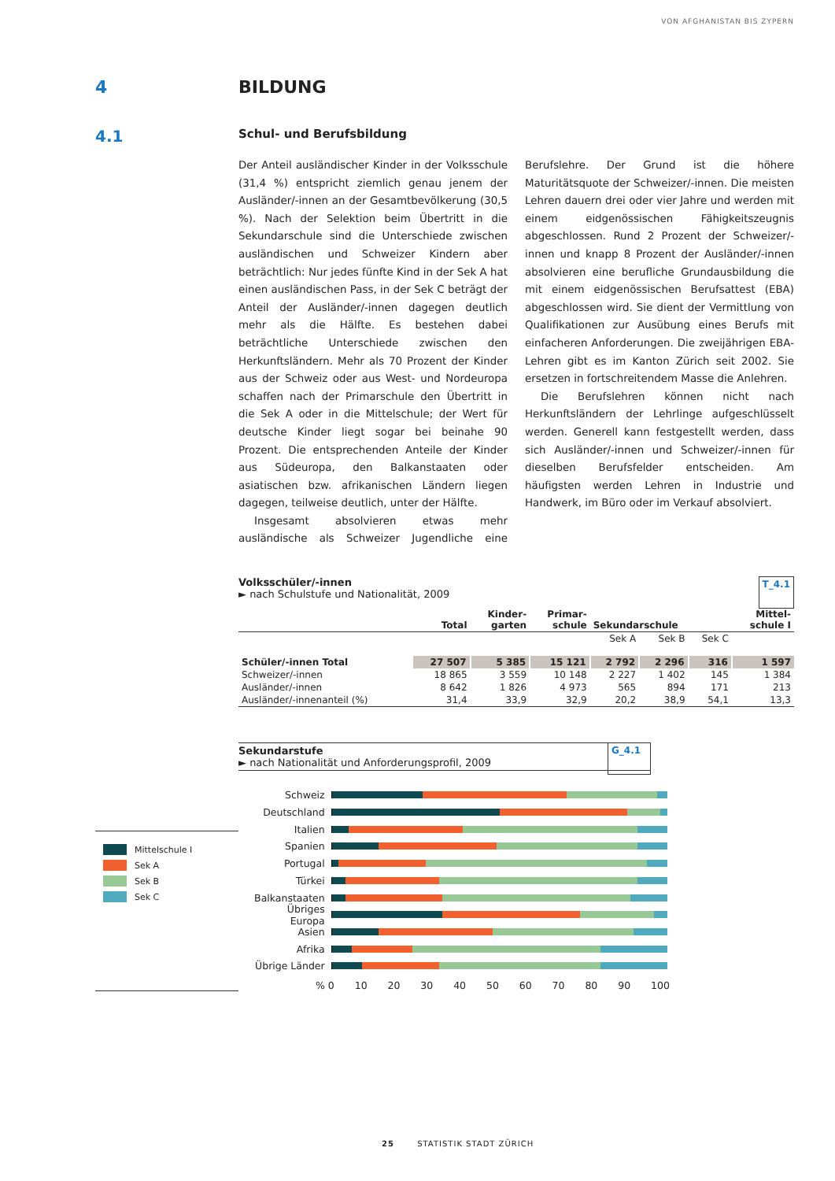VON AFGHANISTAN BIS ZYPERN
4 BILDUNG
4.1
Schul- und Berufsbildung
Der Anteil ausländischer Kinder in der Volksschule (31,4 %) entspricht ziemlich genau jenem der Ausländer/-innen an der Gesamtbevölkerung (30,5 %). Nach der Selektion beim Übertritt in die Sekundarschule sind die Unterschiede zwischen ausländischen und Schweizer Kindern aber beträchtlich: Nur jedes fünfte Kind in der Sek A hat einen ausländischen Pass, in der Sek C beträgt der Anteil der Ausländer/-innen dagegen deutlich mehr als die Hälfte. Es bestehen dabei beträchtliche Unterschiede zwischen den Herkunftsländern. Mehr als 70 Prozent der Kinder aus der Schweiz oder aus West- und Nordeuropa schaffen nach der Primarschule den Übertritt in die Sek A oder in die Mittelschule; der Wert für deutsche Kinder liegt sogar bei beinahe 90 Prozent. Die entsprechenden Anteile der Kinder aus Südeuropa, den Balkanstaaten oder asiatischen bzw. afrikanischen Ländern liegen dagegen, teilweise deutlich, unter der Hälfte.
Insgesamt absolvieren etwas mehr ausländische als Schweizer Jugendliche eine Berufslehre. Der Grund ist die höhere Maturitätsquote der Schweizer/-innen. Die meisten Lehren dauern drei oder vier Jahre und werden mit einem eidgenössischen Fähigkeitszeugnis abgeschlossen. Rund 2 Prozent der Schweizer/-innen und knapp 8 Prozent der Ausländer/-innen absolvieren eine berufliche Grundausbildung die mit einem eidgenössischen Berufsattest (EBA) abgeschlossen wird. Sie dient der Vermittlung von Qualifikationen zur Ausübung eines Berufs mit einfacheren Anforderungen. Die zweijährigen EBA-Lehren gibt es im Kanton Zürich seit 2002. Sie ersetzen in fortschreitendem Masse die Anlehren.
Die Berufslehren können nicht nach Herkunftsländern der Lehrlinge aufgeschlüsselt werden. Generell kann festgestellt werden, dass sich Ausländer/-innen und Schweizer/-innen für dieselben Berufsfelder entscheiden. Am häufigsten werden Lehren in Industrie und Handwerk, im Büro oder im Verkauf absolviert.
Volksschüler/-innen
► nach Schulstufe und Nationalität, 2009
T_4.1
| | Total | Kinder- garten | Primar- schule | Sekundarschule | | | Mittel- schule I |
| --- | --- | --- | --- | --- | --- | --- | --- |
| | | | | Sek A | Sek B | Sek C | |
| Schüler/-innen Total | 27 507 | 5 385 | 15 121 | 2 792 | 2 296 | 316 | 1 597 |
| Schweizer/-innen | 18 865 | 3 559 | 10 148 | 2 227 | 1 402 | 145 | 1 384 |
| Ausländer/-innen | 8 642 | 1 826 | 4 973 | 565 | 894 | 171 | 213 |
| Ausländer/-innenanteil (%) | 31,4 | 33,9 | 32,9 | 20,2 | 38,9 | 54,1 | 13,3 |
Sekundarstufe
► nach Nationalität und Anforderungsprofil, 2009
G_4.1
Mittelschule I
Sek A
Sek B
Sek C
Schweiz
Deutschland
Italien
Spanien
Portugal
Türkei
Balkanstaaten
Übriges Europa
Asien
Afrika
Übrige Länder
% 0 10 20 30 40 50 60 70 80 90 100
25 STATISTIK STADT ZÜRICH